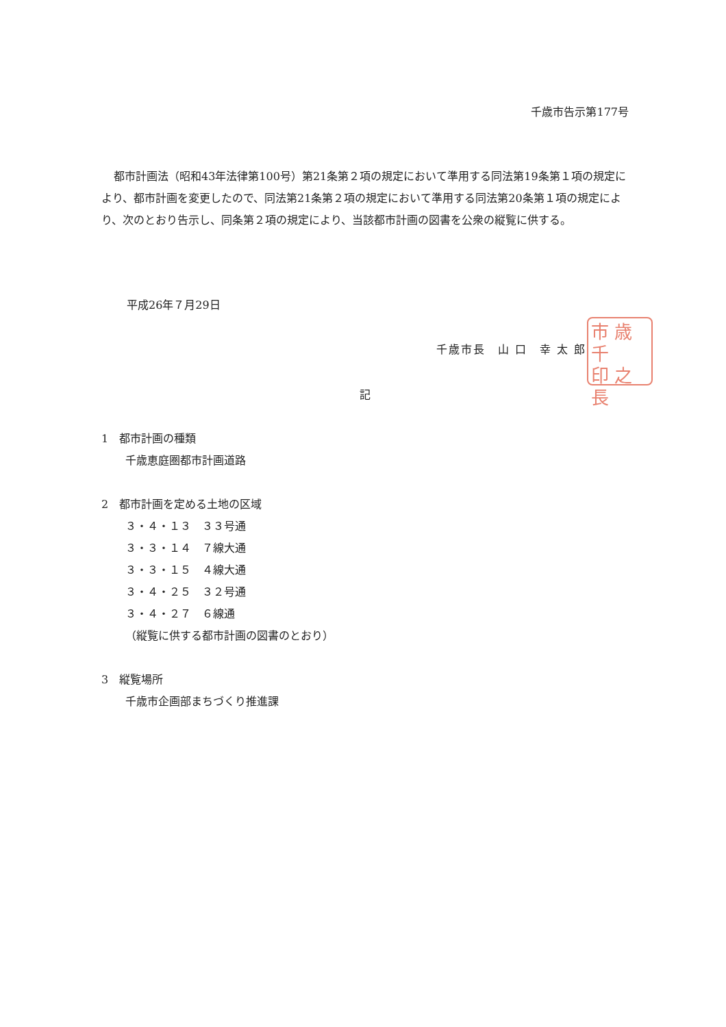千歳市告示第177号
都市計画法（昭和43年法律第100号）第21条第２項の規定において準用する同法第19条第１項の規定により、都市計画を変更したので、同法第21条第２項の規定において準用する同法第20条第１項の規定により、次のとおり告示し、同条第２項の規定により、当該都市計画の図書を公衆の縦覧に供する。
平成26年７月29日
千歳市長　山 口　幸 太 郎
市 歳 千
印 之 長
記
1　都市計画の種類
千歳恵庭圏都市計画道路
2　都市計画を定める土地の区域
３・４・１３　３３号通
３・３・１４　７線大通
３・３・１５　４線大通
３・４・２５　３２号通
３・４・２７　６線通
（縦覧に供する都市計画の図書のとおり）
3　縦覧場所
千歳市企画部まちづくり推進課